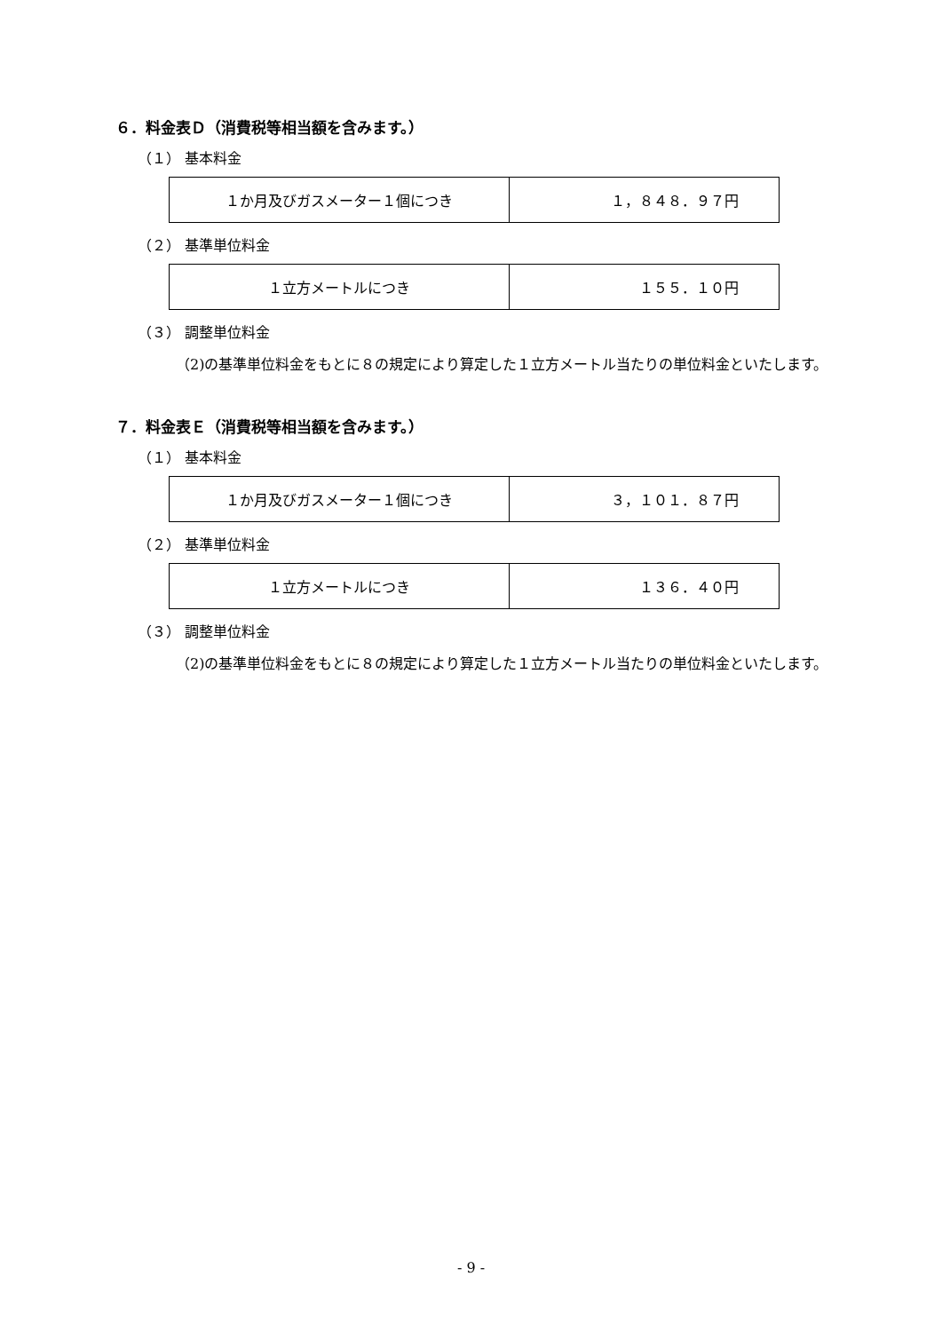６．料金表Ｄ（消費税等相当額を含みます。）
（１） 基本料金
| １か月及びガスメーター１個につき | １，８４８．９７円 |
（２） 基準単位料金
| １立方メートルにつき | １５５．１０円 |
（３） 調整単位料金
（2)の基準単位料金をもとに８の規定により算定した１立方メートル当たりの単位料金といたします。
７．料金表Ｅ（消費税等相当額を含みます。）
（１） 基本料金
| １か月及びガスメーター１個につき | ３，１０１．８７円 |
（２） 基準単位料金
| １立方メートルにつき | １３６．４０円 |
（３） 調整単位料金
（2)の基準単位料金をもとに８の規定により算定した１立方メートル当たりの単位料金といたします。
- 9 -